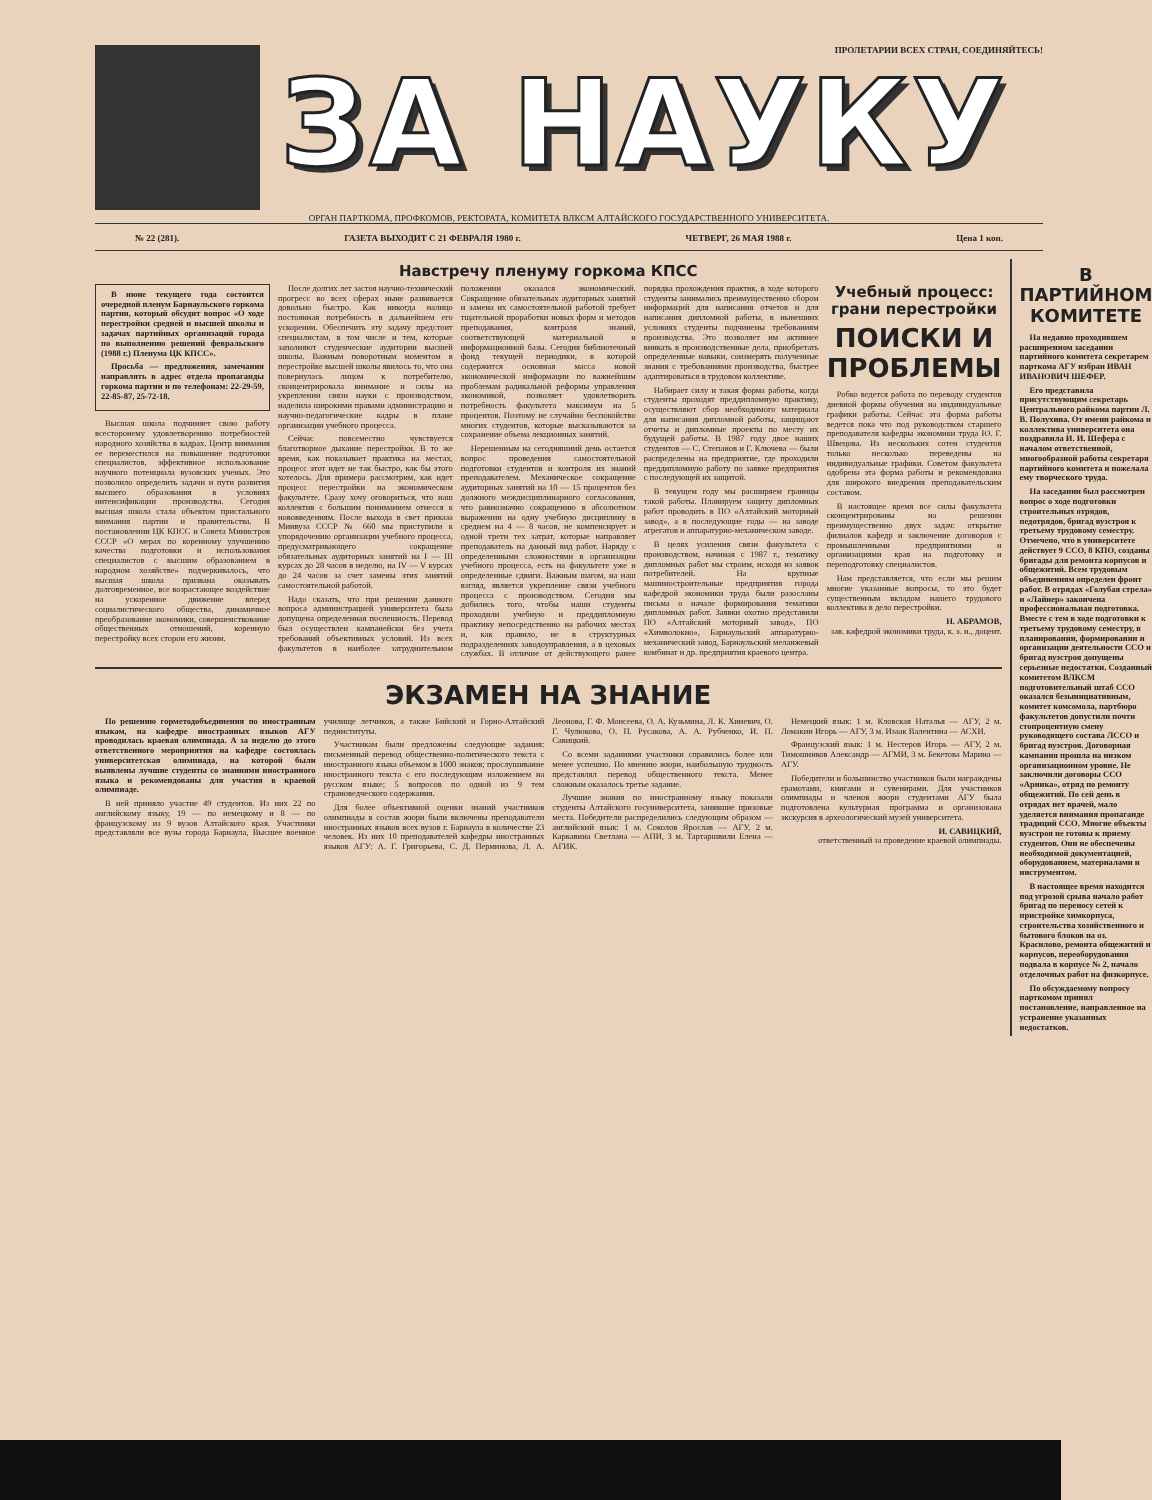ПРОЛЕТАРИИ ВСЕХ СТРАН, СОЕДИНЯЙТЕСЬ!
ЗА НАУКУ
ОРГАН ПАРТКОМА, ПРОФКОМОВ, РЕКТОРАТА, КОМИТЕТА ВЛКСМ АЛТАЙСКОГО ГОСУДАРСТВЕННОГО УНИВЕРСИТЕТА.
№ 22 (281). ГАЗЕТА ВЫХОДИТ С 21 ФЕВРАЛЯ 1980 г. ЧЕТВЕРГ, 26 МАЯ 1988 г. Цена 1 коп.
Навстречу пленуму горкома КПСС
В июне текущего года состоится очередной пленум Барнаульского горкома партии, который обсудит вопрос «О ходе перестройки средней и высшей школы и задачах партийных организаций города по выполнению решений февральского (1988 г.) Пленума ЦК КПСС».
Просьба — предложения, замечания направлять в адрес отдела пропаганды горкома партии и по телефонам: 22-29-59, 22-85-87, 25-72-18.
Высшая школа подчиняет свою работу всесторонему удовлетворению потребностей народного хозяйства в кадрах. Центр внимания ее переместился на повышение подготовки специалистов, эффективное использование научного потенциала вузовских ученых. Это позволило определить задачи и пути развития высшего образования в условиях интенсификации производства. Сегодня высшая школа стала объектом пристального внимания партии и правительства. В постановлении ЦК КПСС и Совета Министров СССР «О мерах по коренному улучшению качества подготовки и использования специалистов с высшим образованием в народном хозяйстве» подчеркивалось, что высшая школа призвана оказывать долговременное, все возрастающее воздействие на ускоренное движение вперед социалистического общества, динамичное преобразование экономики, совершенствование общественных отношений, коренную перестройку всех сторон его жизни.
После долгих лет застоя научно-технический прогресс во всех сферах ныне развивается довольно быстро. Как никогда налицо постоянная потребность в дальнейшем его ускорении. Обеспечить эту задачу предстоит специалистам, в том числе и тем, которые заполняют студенческие аудитории высшей школы. Важным поворотным моментом в перестройке высшей школы явилось то, что она повернулась лицом к потребителю, сконцентрировала внимание и силы на укреплении связи науки с производством, наделила широкими правами администрацию и научно-педагогические кадры в плане организации учебного процесса.
Сейчас повсеместно чувствуется благотворное дыхание перестройки. В то же время, как показывает практика на местах, процесс этот идет не так быстро, как бы этого хотелось. Для примера рассмотрим, как идет процесс перестройки на экономическом факультете. Сразу хочу оговориться, что наш коллектив с большим пониманием отнесся к нововведениям. После выхода в свет приказа Минвуза СССР № 660 мы приступили к упорядочению организации учебного процесса, предусматривающего сокращение обязательных аудиторных занятий на I — III курсах до 28 часов в неделю, на IV — V курсах до 24 часов за счет замены этих занятий самостоятельной работой.
Надо сказать, что при решении данного вопроса администрацией университета была допущена определенная поспешность. Перевод был осуществлен кампанейски без учета требований объективных условий. Из всех факультетов в наиболее затруднительном положении оказался экономический. Сокращение обязательных аудиторных занятий и замена их самостоятельной работой требует тщательной проработки новых форм и методов преподавания, контроля знаний, соответствующей материальной и информационной базы. Сегодня библиотечный фонд текущей периодики, в которой содержится основная масса новой экономической информации по важнейшим проблемам радикальной реформы управления экономикой, позволяет удовлетворить потребность факультета максимум на 5 процентов. Поэтому не случайно беспокойство многих студентов, которые высказываются за сохранение объема лекционных занятий.
Нерешенным на сегодняшний день остается вопрос проведения самостоятельной подготовки студентов и контроля их знаний преподавателем. Механическое сокращение аудиторных занятий на 10 — 15 процентов без должного междисциплинарного согласования, что равнозначно сокращению в абсолютном выражении на одну учебную дисциплину в среднем на 4 — 8 часов, не компенсирует и одной трети тех затрат, которые направляет преподаватель на данный вид работ. Наряду с определенными сложностями в организации учебного процесса, есть на факультете уже и определенные сдвиги. Важным шагом, на наш взгляд, является укрепление связи учебного процесса с производством. Сегодня мы добились того, чтобы наши студенты проходили учебную и преддипломную практику непосредственно на рабочих местах и, как правило, не в структурных подразделениях заводоуправления, а в цеховых службах. В отличие от действующего ранее порядка прохождения практик, в ходе которого студенты занимались преимущественно сбором информаций для написания отчетов и для написания дипломной работы, в нынешних условиях студенты подчинены требованиям производства. Это позволяет им активнее вникать в производственные дела, приобретать определенные навыки, соизмерять полученные знания с требованиями производства, быстрее адаптироваться в трудовом коллективе.
Набирает силу и такая форма работы, когда студенты проходят преддипломную практику, осуществляют сбор необходимого материала для написания дипломной работы, защищают отчеты и дипломные проекты по месту их будущей работы. В 1987 году двое наших студентов — С. Степанов и Г. Ключева — были распределены на предприятие, где проходили преддипломную работу по заявке предприятия с последующей их защитой.
В текущем году мы расширяем границы такой работы. Планируем защиту дипломных работ проводить в ПО «Алтайский моторный завод», а в последующие годы — на заводе агрегатов и аппаратурно-механическом заводе.
В целях усиления связи факультета с производством, начиная с 1987 г., тематику дипломных работ мы строим, исходя из заявок потребителей. На крупные машиностроительные предприятия города кафедрой экономики труда были разосланы письма о начале формирования тематики дипломных работ. Заявки охотно представили ПО «Алтайский моторный завод», ПО «Химволокно», Барнаульский аппаратурно-механический завод, Барнаульский меланжевый комбинат и др. предприятия краевого центра.
Учебный процесс: грани перестройки
ПОИСКИ И ПРОБЛЕМЫ
Робко ведется работа по переводу студентов дневной формы обучения на индивидуальные графики работы. Сейчас эта форма работы ведется пока что под руководством старшего преподавателя кафедры экономики труда Ю. Г. Швецова. Из нескольких сотен студентов только несколько переведены на индивидуальные графики. Советом факультета одобрена эта форма работы и рекомендована для широкого внедрения преподавательским составом.
В настоящее время все силы факультета сконцентрированы на решении преимущественно двух задач: открытие филиалов кафедр и заключение договоров с промышленными предприятиями и организациями края на подготовку и переподготовку специалистов.
Нам представляется, что если мы решим многие указанные вопросы, то это будет существенным вкладом нашего трудового коллектива в дело перестройки.
Н. АБРАМОВ,
зав. кафедрой экономики труда, к. э. н., доцент.
ЭКЗАМЕН НА ЗНАНИЕ
По решению горметодобъединения по иностранным языкам, на кафедре иностранных языков АГУ проводилась краевая олимпиада. А за неделю до этого ответственного мероприятия на кафедре состоялась университетская олимпиада, на которой были выявлены лучшие студенты со знаниями иностранного языка и рекомендованы для участия в краевой олимпиаде.
В ней приняло участие 49 студентов. Из них 22 по английскому языку, 19 — по немецкому и 8 — по французскому из 9 вузов Алтайского края. Участники представляли все вузы города Барнаула, Высшее военное училище летчиков, а также Бийский и Горно-Алтайский пединституты.
Участникам были предложены следующие задания: письменный перевод общественно-политического текста с иностранного языка объемом в 1000 знаков; прослушивание иностранного текста с его последующим изложением на русском языке; 5 вопросов по одной из 9 тем страноведческого содержания.
Для более объективной оценки знаний участников олимпиады в состав жюри были включены преподаватели иностранных языков всех вузов г. Барнаула в количестве 23 человек. Из них 10 преподавателей кафедры иностранных языков АГУ: А. Г. Григорьева, С. Д. Перминова, Л. А. Леонова, Г. Ф. Моисеева, О. А. Кузьмина, Л. К. Хиневич, О. Г. Чулюкова, О. П. Русакова, А. А. Рубченко, И. П. Савицкий.
Со всеми заданиями участники справились более или менее успешно. По мнению жюри, наибольшую трудность представлял перевод общественного текста. Менее сложным оказалось третье задание.
Лучшие знания по иностранному языку показали студенты Алтайского госуниверситета, занявшие призовые места. Победители распределились следующим образом — английский язык: 1 м. Соколов Ярослав — АГУ, 2 м. Каркавина Светлана — АПИ, 3 м. Тартаршвили Елена — АГИК.
Немецкий язык: 1 м. Кловская Наталья — АГУ, 2 м. Ломакин Игорь — АГУ, 3 м. Изаак Валентина — АСХИ.
Французский язык: 1 м. Нестеров Игорь — АГУ, 2 м. Тимошников Александр — АГМИ, 3 м. Бекетова Марина — АГУ.
Победители и большинство участников были награждены грамотами, книгами и сувенирами. Для участников олимпиады и членов жюри студентами АГУ была подготовлена культурная программа и организована экскурсия в археологический музей университета.
И. САВИЦКИЙ,
ответственный за проведение краевой олимпиады.
В ПАРТИЙНОМ КОМИТЕТЕ
На недавно проходившем расширенном заседании партийного комитета секретарем парткома АГУ избран ИВАН ИВАНОВИЧ ШЕФЕР.
Его представила присутствующим секретарь Центрального райкома партии Л. В. Полухина. От имени райкома и коллектива университета она поздравила И. И. Шефера с началом ответственной, многообразной работы секретаря партийного комитета и пожелала ему творческого труда.
На заседании был рассмотрен вопрос о ходе подготовки строительных отрядов, педотрядов, бригад вузстроя к третьему трудовому семестру. Отмечено, что в университете действует 9 ССО, 8 КПО, созданы бригады для ремонта корпусов и общежитий. Всем трудовым объединениям определен фронт работ. В отрядах «Голубая стрела» и «Лайнер» закончена профессиональная подготовка. Вместе с тем в ходе подготовки к третьему трудовому семестру, в планировании, формировании и организации деятельности ССО и бригад вузстроя допущены серьезные недостатки. Созданный комитетом ВЛКСМ подготовительный штаб ССО оказался безынициативным, комитет комсомола, партбюро факультетов допустили почти стопроцентную смену руководящего состава ЛССО и бригад вузстроя. Договорная кампания прошла на низком организационном уровне. Не заключили договоры ССО «Арника», отряд по ремонту общежитий. По сей день в отрядах нет врачей, мало уделяется внимания пропаганде традиций ССО. Многие объекты вузстроя не готовы к приему студентов. Они не обеспечены необходимой документацией, оборудованием, материалами и инструментом.
В настоящее время находится под угрозой срыва начало работ бригад по переносу сетей к пристройке химкорпуса, строительства хозяйственного и бытового блоков на оз. Красилово, ремонта общежитий и корпусов, переоборудования подвала в корпусе № 2, начало отделочных работ на физкорпусе.
По обсуждаемому вопросу парткомом принял постановление, направленное на устранение указанных недостатков.